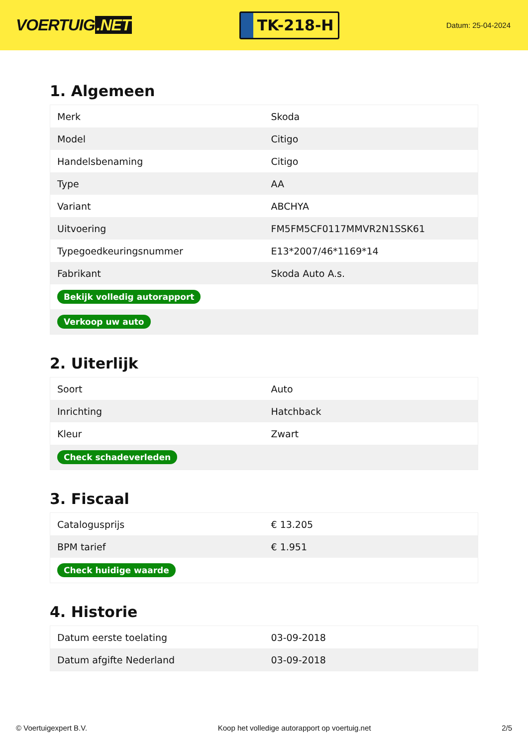VOERTUIG.NET
TK-218-H
Datum: 25-04-2024
1. Algemeen
| Merk | Skoda |
| Model | Citigo |
| Handelsbenaming | Citigo |
| Type | AA |
| Variant | ABCHYA |
| Uitvoering | FM5FM5CF0117MMVR2N1SSK61 |
| Typegoedkeuringsnummer | E13*2007/46*1169*14 |
| Fabrikant | Skoda Auto A.s. |
| Bekijk volledig autorapport | |
| Verkoop uw auto | |
2. Uiterlijk
| Soort | Auto |
| Inrichting | Hatchback |
| Kleur | Zwart |
| Check schadeverleden | |
3. Fiscaal
| Catalogusprijs | € 13.205 |
| BPM tarief | € 1.951 |
| Check huidige waarde | |
4. Historie
| Datum eerste toelating | 03-09-2018 |
| Datum afgifte Nederland | 03-09-2018 |
© Voertuigexpert B.V. Koop het volledige autorapport op voertuig.net 2/5